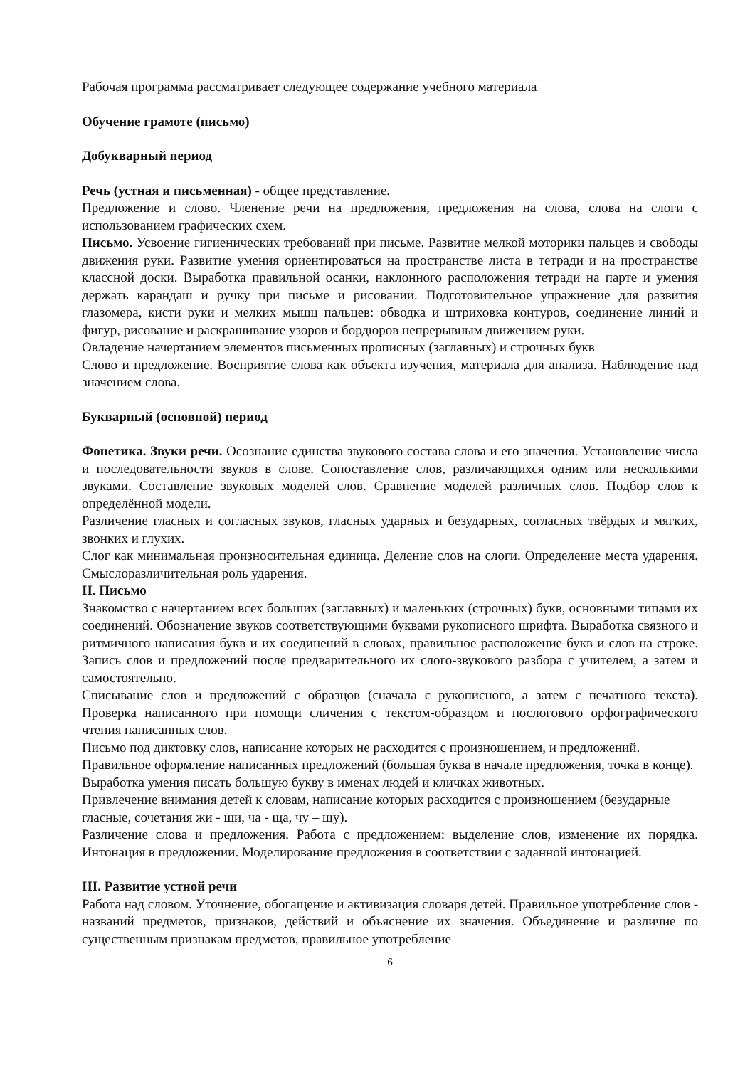Рабочая программа рассматривает следующее содержание учебного материала
Обучение грамоте (письмо)
Добукварный период
Речь (устная и письменная) - общее представление.
Предложение и слово. Членение речи на предложения, предложения на слова, слова на слоги с использованием графических схем.
Письмо. Усвоение гигиенических требований при письме. Развитие мелкой моторики пальцев и свободы движения руки. Развитие умения ориентироваться на пространстве листа в тетради и на пространстве классной доски. Выработка правильной осанки, наклонного расположения тетради на парте и умения держать карандаш и ручку при письме и рисовании. Подготовительное упражнение для развития глазомера, кисти руки и мелких мышц пальцев: обводка и штриховка контуров, соединение линий и фигур, рисование и раскрашивание узоров и бордюров непрерывным движением руки.
Овладение начертанием элементов письменных прописных (заглавных) и строчных букв
Слово и предложение. Восприятие слова как объекта изучения, материала для анализа. Наблюдение над значением слова.
Букварный (основной) период
Фонетика. Звуки речи. Осознание единства звукового состава слова и его значения. Установление числа и последовательности звуков в слове. Сопоставление слов, различающихся одним или несколькими звуками. Составление звуковых моделей слов. Сравнение моделей различных слов. Подбор слов к определённой модели.
Различение гласных и согласных звуков, гласных ударных и безударных, согласных твёрдых и мягких, звонких и глухих.
Слог как минимальная произносительная единица. Деление слов на слоги. Определение места ударения. Смыслоразличительная роль ударения.
II. Письмо
Знакомство с начертанием всех больших (заглавных) и маленьких (строчных) букв, основными типами их соединений. Обозначение звуков соответствующими буквами рукописного шрифта. Выработка связного и ритмичного написания букв и их соединений в словах, правильное расположение букв и слов на строке. Запись слов и предложений после предварительного их слого-звукового разбора с учителем, а затем и самостоятельно.
Списывание слов и предложений с образцов (сначала с рукописного, а затем с печатного текста). Проверка написанного при помощи сличения с текстом-образцом и послогового орфографического чтения написанных слов.
Письмо под диктовку слов, написание которых не расходится с произношением, и предложений.
Правильное оформление написанных предложений (большая буква в начале предложения, точка в конце). Выработка умения писать большую букву в именах людей и кличках животных.
Привлечение внимания детей к словам, написание которых расходится с произношением (безударные гласные, сочетания жи - ши, ча - ща, чу – щу).
Различение слова и предложения. Работа с предложением: выделение слов, изменение их порядка. Интонация в предложении. Моделирование предложения в соответствии с заданной интонацией.
III. Развитие устной речи
Работа над словом. Уточнение, обогащение и активизация словаря детей. Правильное употребление слов - названий предметов, признаков, действий и объяснение их значения. Объединение и различие по существенным признакам предметов, правильное употребление
6